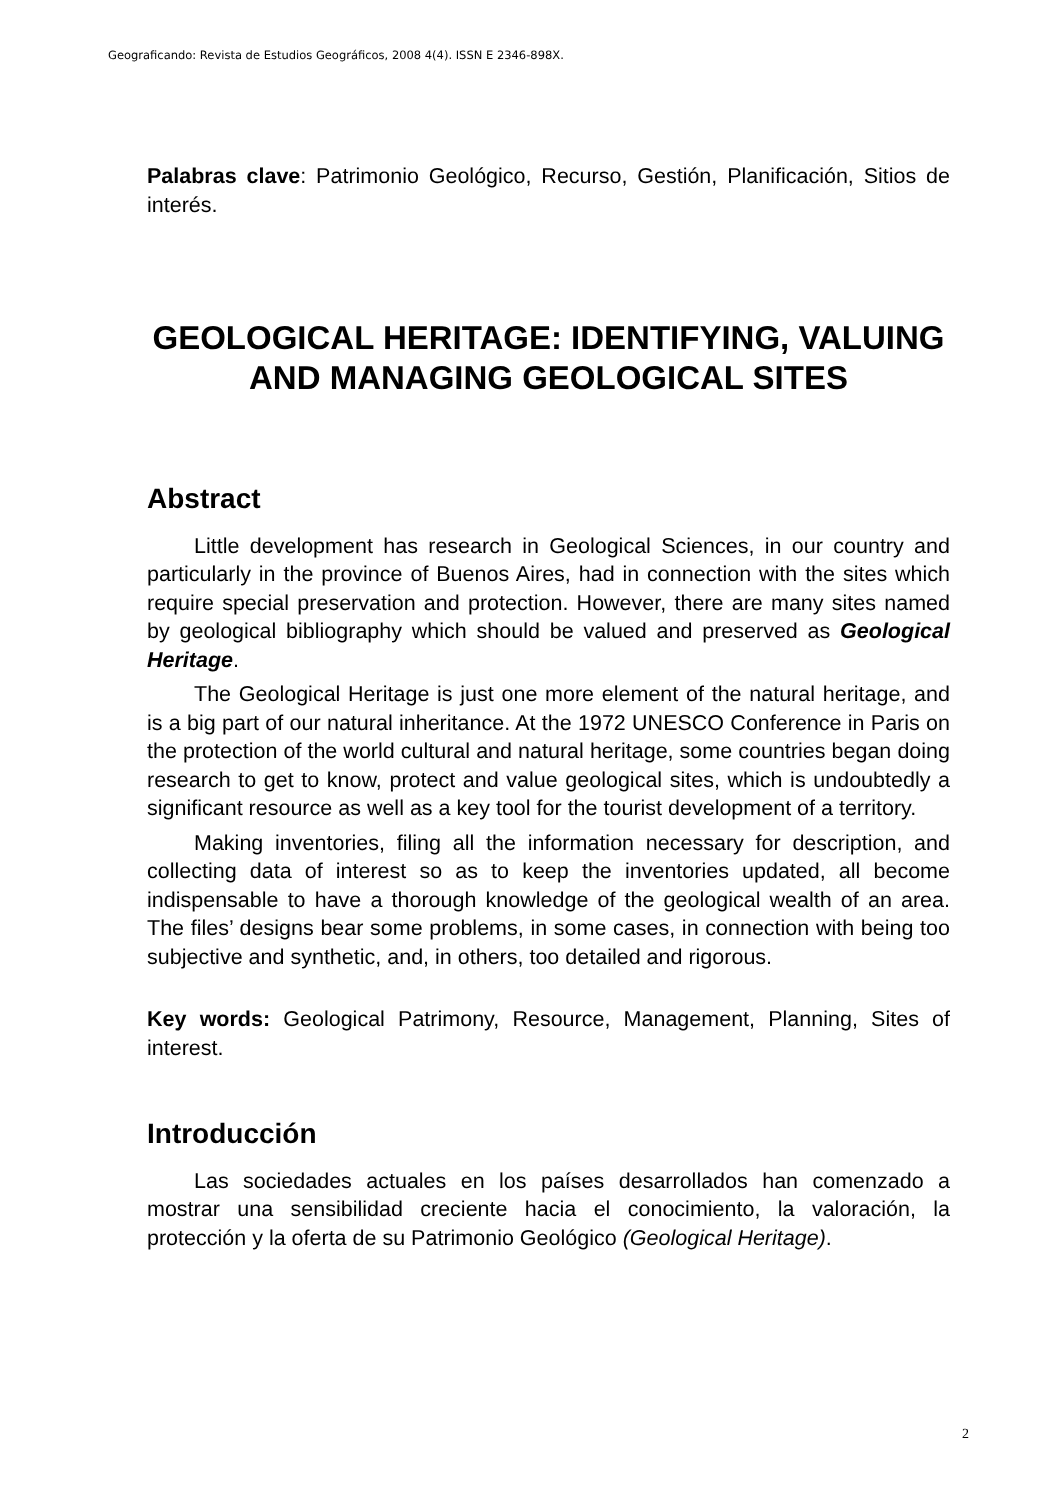Geograficando: Revista de Estudios Geográficos, 2008 4(4). ISSN E 2346-898X.
Palabras clave: Patrimonio Geológico, Recurso, Gestión, Planificación, Sitios de interés.
GEOLOGICAL HERITAGE: IDENTIFYING, VALUING AND MANAGING GEOLOGICAL SITES
Abstract
Little development has research in Geological Sciences, in our country and particularly in the province of Buenos Aires, had in connection with the sites which require special preservation and protection. However, there are many sites named by geological bibliography which should be valued and preserved as Geological Heritage.
The Geological Heritage is just one more element of the natural heritage, and is a big part of our natural inheritance. At the 1972 UNESCO Conference in Paris on the protection of the world cultural and natural heritage, some countries began doing research to get to know, protect and value geological sites, which is undoubtedly a significant resource as well as a key tool for the tourist development of a territory.
Making inventories, filing all the information necessary for description, and collecting data of interest so as to keep the inventories updated, all become indispensable to have a thorough knowledge of the geological wealth of an area. The files’ designs bear some problems, in some cases, in connection with being too subjective and synthetic, and, in others, too detailed and rigorous.
Key words: Geological Patrimony, Resource, Management, Planning, Sites of interest.
Introducción
Las sociedades actuales en los países desarrollados han comenzado a mostrar una sensibilidad creciente hacia el conocimiento, la valoración, la protección y la oferta de su Patrimonio Geológico (Geological Heritage).
2